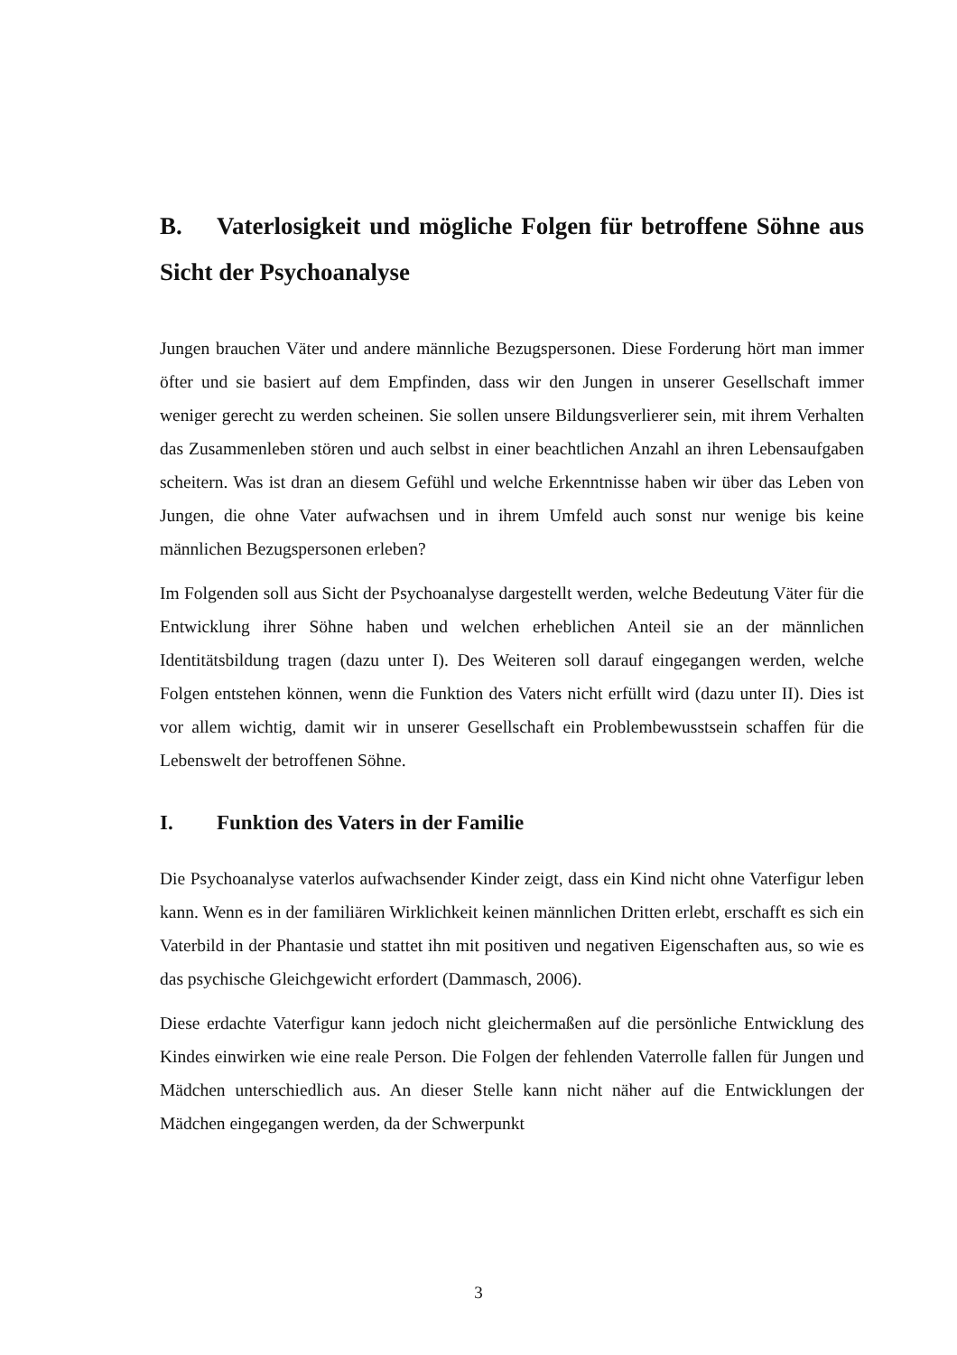B. Vaterlosigkeit und mögliche Folgen für betroffene Söhne aus Sicht der Psychoanalyse
Jungen brauchen Väter und andere männliche Bezugspersonen. Diese Forderung hört man immer öfter und sie basiert auf dem Empfinden, dass wir den Jungen in unserer Gesellschaft immer weniger gerecht zu werden scheinen. Sie sollen unsere Bildungsverlierer sein, mit ihrem Verhalten das Zusammenleben stören und auch selbst in einer beachtlichen Anzahl an ihren Lebensaufgaben scheitern. Was ist dran an diesem Gefühl und welche Erkenntnisse haben wir über das Leben von Jungen, die ohne Vater aufwachsen und in ihrem Umfeld auch sonst nur wenige bis keine männlichen Bezugspersonen erleben?
Im Folgenden soll aus Sicht der Psychoanalyse dargestellt werden, welche Bedeutung Väter für die Entwicklung ihrer Söhne haben und welchen erheblichen Anteil sie an der männlichen Identitätsbildung tragen (dazu unter I). Des Weiteren soll darauf eingegangen werden, welche Folgen entstehen können, wenn die Funktion des Vaters nicht erfüllt wird (dazu unter II). Dies ist vor allem wichtig, damit wir in unserer Gesellschaft ein Problembewusstsein schaffen für die Lebenswelt der betroffenen Söhne.
I. Funktion des Vaters in der Familie
Die Psychoanalyse vaterlos aufwachsender Kinder zeigt, dass ein Kind nicht ohne Vaterfigur leben kann. Wenn es in der familiären Wirklichkeit keinen männlichen Dritten erlebt, erschafft es sich ein Vaterbild in der Phantasie und stattet ihn mit positiven und negativen Eigenschaften aus, so wie es das psychische Gleichgewicht erfordert (Dammasch, 2006).
Diese erdachte Vaterfigur kann jedoch nicht gleichermaßen auf die persönliche Entwicklung des Kindes einwirken wie eine reale Person. Die Folgen der fehlenden Vaterrolle fallen für Jungen und Mädchen unterschiedlich aus. An dieser Stelle kann nicht näher auf die Entwicklungen der Mädchen eingegangen werden, da der Schwerpunkt
3